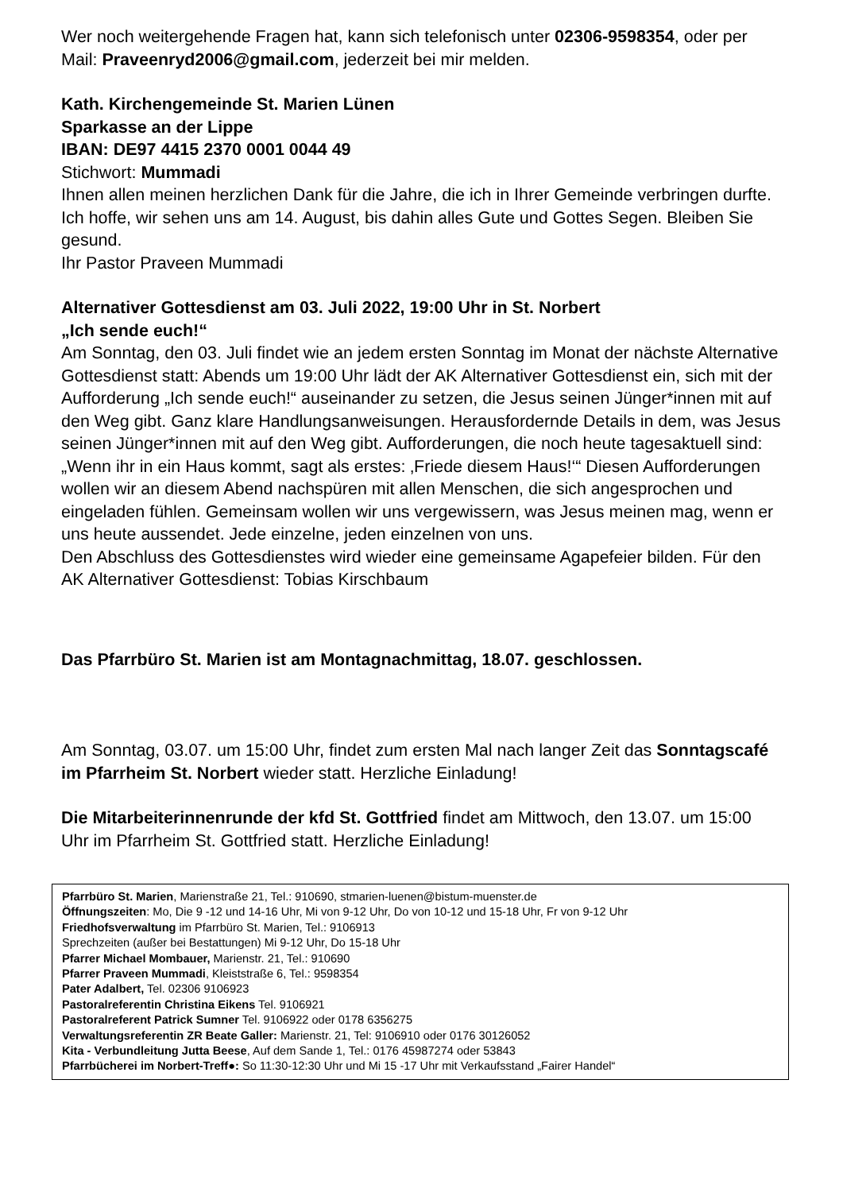Wer noch weitergehende Fragen hat, kann sich telefonisch unter 02306-9598354, oder per Mail: Praveenryd2006@gmail.com, jederzeit bei mir melden.
Kath. Kirchengemeinde St. Marien Lünen
Sparkasse an der Lippe
IBAN: DE97 4415 2370 0001 0044 49
Stichwort: Mummadi
Ihnen allen meinen herzlichen Dank für die Jahre, die ich in Ihrer Gemeinde verbringen durfte. Ich hoffe, wir sehen uns am 14. August, bis dahin alles Gute und Gottes Segen. Bleiben Sie gesund.
Ihr Pastor Praveen Mummadi
Alternativer Gottesdienst am 03. Juli 2022, 19:00 Uhr in St. Norbert
„Ich sende euch!“
Am Sonntag, den 03. Juli findet wie an jedem ersten Sonntag im Monat der nächste Alternative Gottesdienst statt: Abends um 19:00 Uhr lädt der AK Alternativer Gottesdienst ein, sich mit der Aufforderung „Ich sende euch!“ auseinander zu setzen, die Jesus seinen Jünger*innen mit auf den Weg gibt. Ganz klare Handlungsanweisungen. Herausfordernde Details in dem, was Jesus seinen Jünger*innen mit auf den Weg gibt. Aufforderungen, die noch heute tagesaktuell sind: „Wenn ihr in ein Haus kommt, sagt als erstes: ‚Friede diesem Haus!‘“ Diesen Aufforderungen wollen wir an diesem Abend nachspüren mit allen Menschen, die sich angesprochen und eingeladen fühlen. Gemeinsam wollen wir uns vergewissern, was Jesus meinen mag, wenn er uns heute aussendet. Jede einzelne, jeden einzelnen von uns.
Den Abschluss des Gottesdienstes wird wieder eine gemeinsame Agapefeier bilden. Für den AK Alternativer Gottesdienst: Tobias Kirschbaum
Das Pfarrbüro St. Marien ist am Montagnachmittag, 18.07. geschlossen.
Am Sonntag, 03.07. um 15:00 Uhr, findet zum ersten Mal nach langer Zeit das Sonntagscafé im Pfarrheim St. Norbert wieder statt. Herzliche Einladung!
Die Mitarbeiterinnenrunde der kfd St. Gottfried findet am Mittwoch, den 13.07. um 15:00 Uhr im Pfarrheim St. Gottfried statt. Herzliche Einladung!
Pfarrbüro St. Marien, Marienstraße 21, Tel.: 910690, stmarien-luenen@bistum-muenster.de
Öffnungszeiten: Mo, Die 9 -12 und 14-16 Uhr, Mi von 9-12 Uhr, Do von 10-12 und 15-18 Uhr, Fr von 9-12 Uhr
Friedhofsverwaltung im Pfarrbüro St. Marien, Tel.: 9106913
Sprechzeiten (außer bei Bestattungen) Mi 9-12 Uhr, Do 15-18 Uhr
Pfarrer Michael Mombauer, Marienstr. 21, Tel.: 910690
Pfarrer Praveen Mummadi, Kleiststraße 6, Tel.: 9598354
Pater Adalbert, Tel. 02306 9106923
Pastoralreferentin Christina Eikens Tel. 9106921
Pastoralreferent Patrick Sumner Tel. 9106922 oder 0178 6356275
Verwaltungsreferentin ZR Beate Galler: Marienstr. 21, Tel: 9106910 oder 0176 30126052
Kita - Verbundleitung Jutta Beese, Auf dem Sande 1, Tel.: 0176 45987274 oder 53843
Pfarrbücherei im Norbert-Treff●: So 11:30-12:30 Uhr und Mi 15 -17 Uhr mit Verkaufsstand „Fairer Handel“